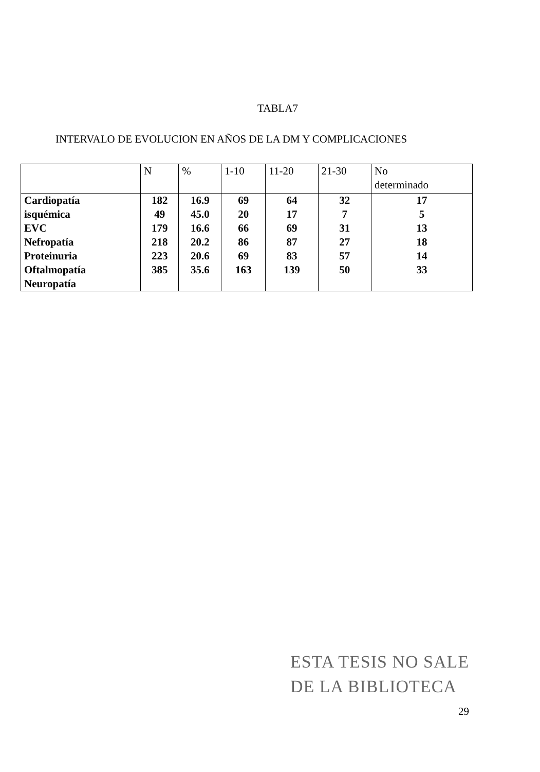TABLA7
INTERVALO DE EVOLUCION EN AÑOS DE LA DM Y COMPLICACIONES
| | N | % | 1-10 | 11-20 | 21-30 | No determinado |
| --- | --- | --- | --- | --- | --- | --- |
| Cardiopatía | 182 | 16.9 | 69 | 64 | 32 | 17 |
| isquémica | 49 | 45.0 | 20 | 17 | 7 | 5 |
| EVC | 179 | 16.6 | 66 | 69 | 31 | 13 |
| Nefropatía | 218 | 20.2 | 86 | 87 | 27 | 18 |
| Proteinuria | 223 | 20.6 | 69 | 83 | 57 | 14 |
| Oftalmopatía | 385 | 35.6 | 163 | 139 | 50 | 33 |
| Neuropatía | | | | | | |
ESTA TESIS NO SALE
DE LA BIBLIOTECA
29